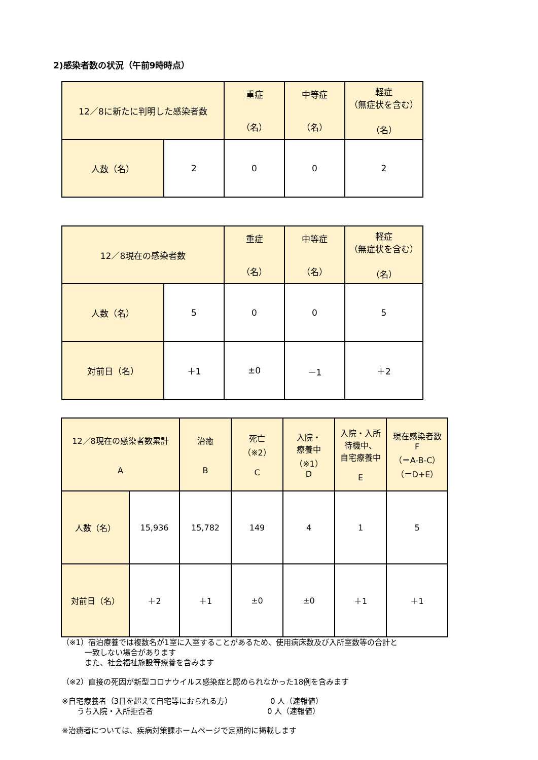2)感染者数の状況（午前9時時点）
| 12／8に新たに判明した感染者数 | | 重症 （名） | 中等症 （名） | 軽症 （無症状を含む） （名） |
| --- | --- | --- | --- | --- |
| 人数（名） | 2 | 0 | 0 | 2 |
| 12／8現在の感染者数 | | 重症 （名） | 中等症 （名） | 軽症 （無症状を含む） （名） |
| --- | --- | --- | --- | --- |
| 人数（名） | 5 | 0 | 0 | 5 |
| 対前日（名） | ＋1 | ±0 | －1 | ＋2 |
| 12／8現在の感染者数累計 A | | 治癒 B | 死亡 （※2） C | 入院・ 療養中 （※1） D | 入院・入所 待機中、 自宅療養中 E | 現在感染者数 F （＝A-B-C） （＝D+E） |
| --- | --- | --- | --- | --- | --- | --- |
| 人数（名） | 15,936 | 15,782 | 149 | 4 | 1 | 5 |
| 対前日（名） | ＋2 | ＋1 | ±0 | ±0 | ＋1 | ＋1 |
（※1）宿泊療養では複数名が1室に入室することがあるため、使用病床数及び入所室数等の合計と
   一致しない場合があります
   また、社会福祉施設等療養を含みます
（※2）直接の死因が新型コロナウイルス感染症と認められなかった18例を含みます
※自宅療養者（3日を超えて自宅等におられる方）     0 人（速報値）
  うち入院・入所拒否者               0 人（速報値）
※治癒者については、疾病対策課ホームページで定期的に掲載します